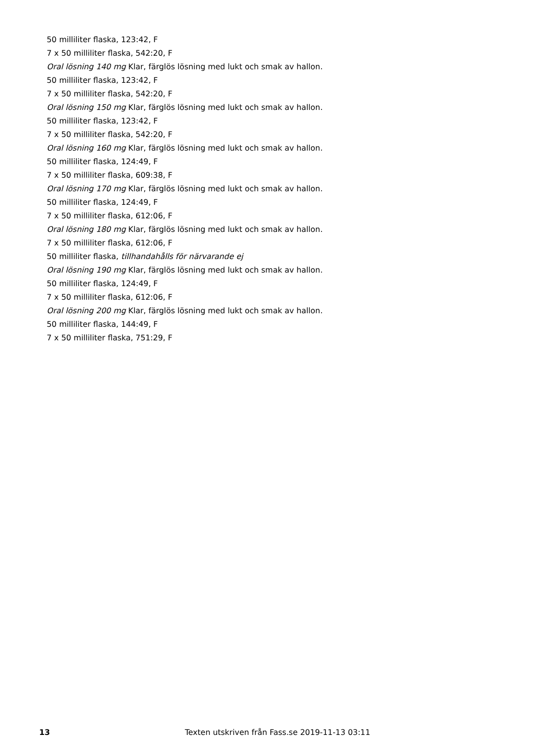50 milliliter flaska, 123:42, F
7 x 50 milliliter flaska, 542:20, F
Oral lösning 140 mg Klar, färglös lösning med lukt och smak av hallon.
50 milliliter flaska, 123:42, F
7 x 50 milliliter flaska, 542:20, F
Oral lösning 150 mg Klar, färglös lösning med lukt och smak av hallon.
50 milliliter flaska, 123:42, F
7 x 50 milliliter flaska, 542:20, F
Oral lösning 160 mg Klar, färglös lösning med lukt och smak av hallon.
50 milliliter flaska, 124:49, F
7 x 50 milliliter flaska, 609:38, F
Oral lösning 170 mg Klar, färglös lösning med lukt och smak av hallon.
50 milliliter flaska, 124:49, F
7 x 50 milliliter flaska, 612:06, F
Oral lösning 180 mg Klar, färglös lösning med lukt och smak av hallon.
7 x 50 milliliter flaska, 612:06, F
50 milliliter flaska, tillhandahålls för närvarande ej
Oral lösning 190 mg Klar, färglös lösning med lukt och smak av hallon.
50 milliliter flaska, 124:49, F
7 x 50 milliliter flaska, 612:06, F
Oral lösning 200 mg Klar, färglös lösning med lukt och smak av hallon.
50 milliliter flaska, 144:49, F
7 x 50 milliliter flaska, 751:29, F
13 Texten utskriven från Fass.se 2019-11-13 03:11